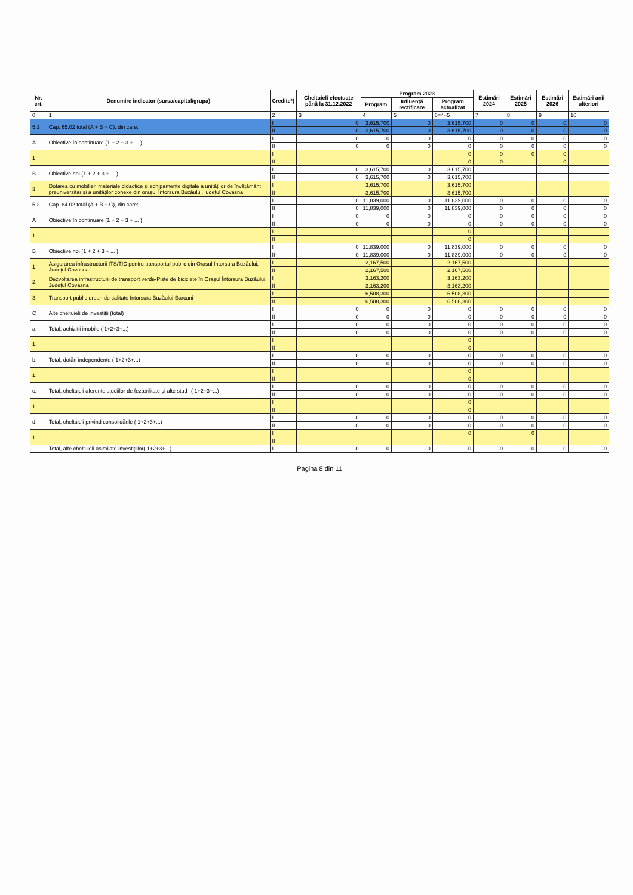| Nr. crt. | Denumire indicator (sursa/capitol/grupa) | Credite*) | Cheltuieli efectuate până la 31.12.2022 | Program 2023 | | | Estimări 2024 | Estimări 2025 | Estimări 2026 | Estimări anii ulteriori |
| --- | --- | --- | --- | --- | --- | --- | --- | --- | --- | --- |
| | | | | Program | Influență rectificare | Program actualizat | | | | |
| 0 | 1 | 2 | 3 | 4 | 5 | 6=4+5 | 7 | 8 | 9 | 10 |
| 5.1 | Cap. 65.02 total (A + B + C), din care: | I | 0 | 3,615,700 | 0 | 3,615,700 | 0 | 0 | 0 | 0 |
| | | II | 0 | 3,615,700 | 0 | 3,615,700 | 0 | 0 | 0 | 0 |
| A | Obiective în continuare (1 + 2 + 3 + ... ) | I | 0 | 0 | 0 | 0 | 0 | 0 | 0 | 0 |
| | | II | 0 | 0 | 0 | 0 | 0 | 0 | 0 | 0 |
| 1 | | I | | | | 0 | 0 | 0 | 0 | |
| | | II | | | | 0 | 0 | | 0 | |
| B | Obiective noi (1 + 2 + 3 + ... ) | I | 0 | 3,615,700 | 0 | 3,615,700 | | | | |
| | | II | 0 | 3,615,700 | 0 | 3,615,700 | | | | |
| 3 | Dotarea cu mobilier, materiale didactice și echipamente digitale a unităților de învățământ preuniversitar și a unităților conexe din orașul Întorsura Buzăului, județul Covasna | I | | 3,615,700 | | 3,615,700 | | | | |
| | | II | | 3,615,700 | | 3,615,700 | | | | |
| 5.2 | Cap. 84.02 total (A + B + C), din care: | I | 0 | 11,839,000 | 0 | 11,839,000 | 0 | 0 | 0 | 0 |
| | | II | 0 | 11,839,000 | 0 | 11,839,000 | 0 | 0 | 0 | 0 |
| A | Obiective în continuare (1 + 2 + 3 + ... ) | I | 0 | 0 | 0 | 0 | 0 | 0 | 0 | 0 |
| | | II | 0 | 0 | 0 | 0 | 0 | 0 | 0 | 0 |
| 1. | | I | | | | 0 | | | | |
| | | II | | | | 0 | | | | |
| B | Obiective noi (1 + 2 + 3 + ... ) | I | 0 | 11,839,000 | 0 | 11,839,000 | 0 | 0 | 0 | 0 |
| | | II | 0 | 11,839,000 | 0 | 11,839,000 | 0 | 0 | 0 | 0 |
| 1. | Asigurarea infrastructurii ITS/TIC pentru transportul public din Orașul Întorsura Buzăului, Județul Covasna | I | | 2,167,500 | | 2,167,500 | | | | |
| | | II | | 2,167,500 | | 2,167,500 | | | | |
| 2. | Dezvoltarea infrastructurii de transport verde-Piste de biciclete în Orașul Întorsura Buzăului, Județul Covasna | I | | 3,163,200 | | 3,163,200 | | | | |
| | | II | | 3,163,200 | | 3,163,200 | | | | |
| 3. | Transport public urban de calitate Întorsura Buzăului-Barcani | I | | 6,508,300 | | 6,508,300 | | | | |
| | | II | | 6,508,300 | | 6,508,300 | | | | |
| C | Alte cheltuieli de investiții (total) | I | 0 | 0 | 0 | 0 | 0 | 0 | 0 | 0 |
| | | II | 0 | 0 | 0 | 0 | 0 | 0 | 0 | 0 |
| a. | Total, achiziții imobile ( 1+2+3+...) | I | 0 | 0 | 0 | 0 | 0 | 0 | 0 | 0 |
| | | II | 0 | 0 | 0 | 0 | 0 | 0 | 0 | 0 |
| 1. | | I | | | | 0 | | | | |
| | | II | | | | 0 | | | | |
| b. | Total, dotări independente ( 1+2+3+...) | I | 0 | 0 | 0 | 0 | 0 | 0 | 0 | 0 |
| | | II | 0 | 0 | 0 | 0 | 0 | 0 | 0 | 0 |
| 1. | | I | | | | 0 | | | | |
| | | II | | | | 0 | | | | |
| c. | Total, cheltuieli aferente studiilor de fezabilitate și alte studii ( 1+2+3+...) | I | 0 | 0 | 0 | 0 | 0 | 0 | 0 | 0 |
| | | II | 0 | 0 | 0 | 0 | 0 | 0 | 0 | 0 |
| 1. | | I | | | | 0 | | | | |
| | | II | | | | 0 | | | | |
| d. | Total, cheltuieli privind consolidările ( 1+2+3+...) | I | 0 | 0 | 0 | 0 | 0 | 0 | 0 | 0 |
| | | II | 0 | 0 | 0 | 0 | 0 | 0 | 0 | 0 |
| 1. | | I | | | | 0 | | 0 | | |
| | | II | | | | | | | | |
| | Total, alte cheltuieli asimilate investițiilor( 1+2+3+...) | I | 0 | 0 | 0 | 0 | 0 | 0 | 0 | 0 |
Pagina 8 din 11